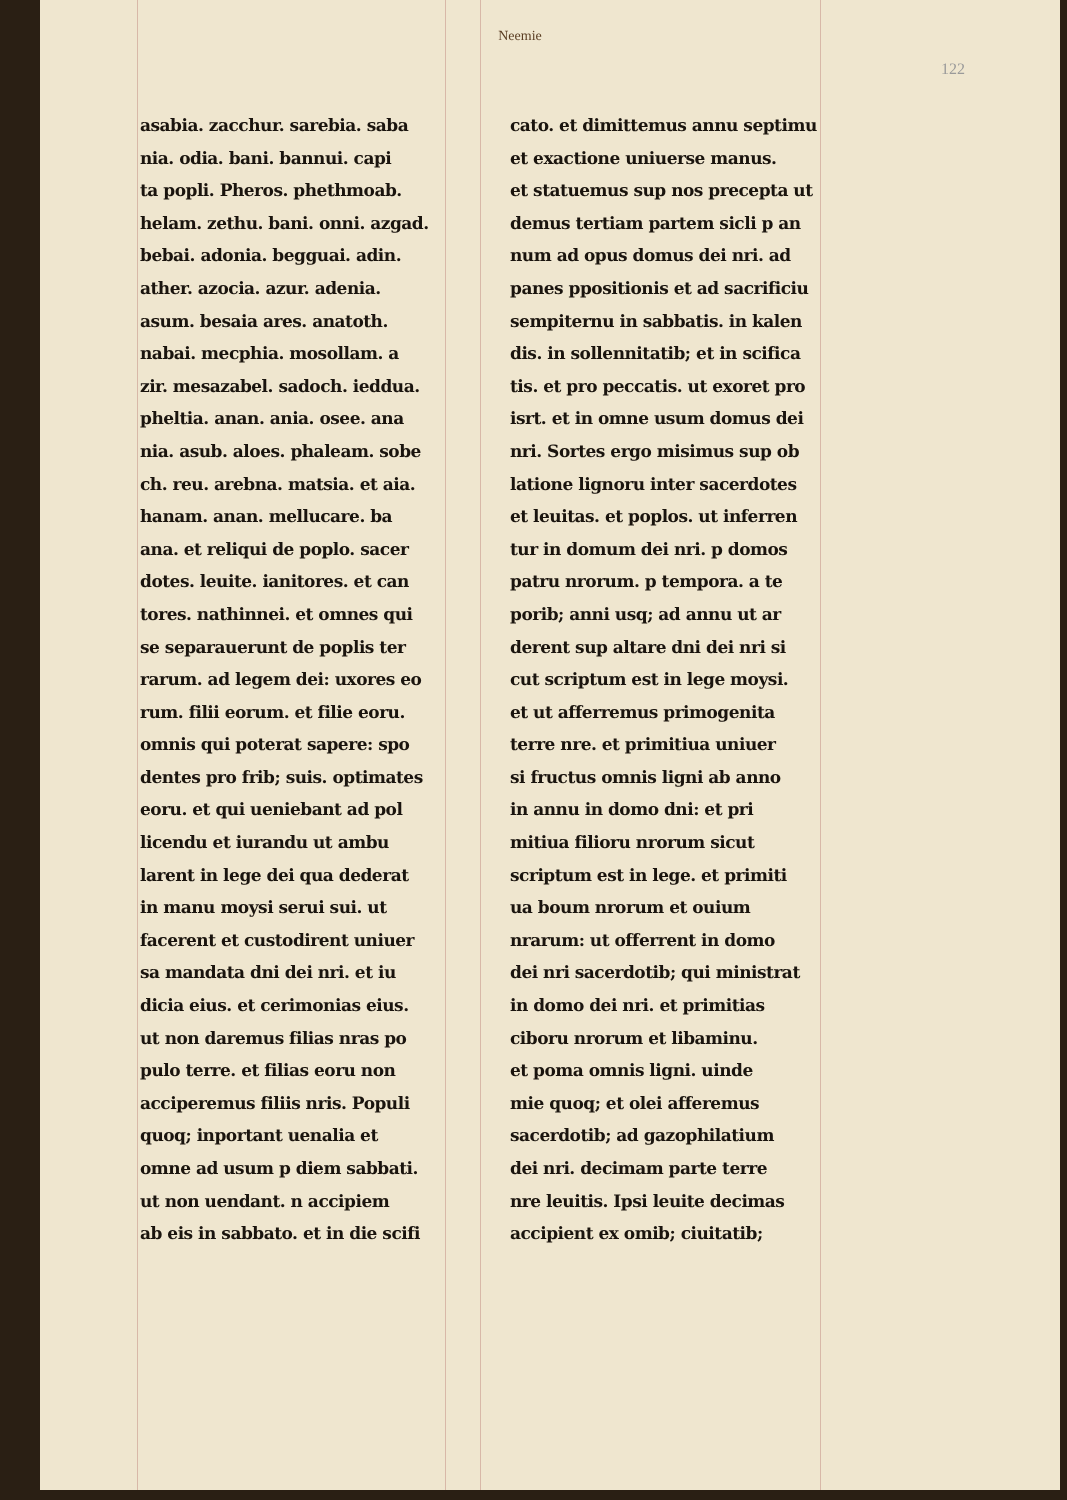Neemie
122
asabia. zacchur. sarebia. saba
nia. odia. bani. bannui. capi
ta popli. Pheros. phethmoab.
helam. zethu. bani. onni. azgad.
bebai. adonia. begguai. adin.
ather. azocia. azur. adenia.
asum. besaia ares. anatoth.
nabai. mecphia. mosollam. a
zir. mesazabel. sadoch. ieddua.
pheltia. anan. ania. osee. ana
nia. asub. aloes. phaleam. sobe
ch. reu. arebna. matsia. et aia.
hanam. anan. mellucare. ba
ana. et reliqui de poplo. sacer
dotes. leuite. ianitores. et can
tores. nathinnei. et omnes qui
se separauerunt de poplis ter
rarum. ad legem dei: uxores eo
rum. filii eorum. et filie eoru.
omnis qui poterat sapere: spo
dentes pro frib; suis. optimates
eoru. et qui ueniebant ad pol
licendu et iurandu ut ambu
larent in lege dei qua dederat
in manu moysi serui sui. ut
facerent et custodirent uniuer
sa mandata dni dei nri. et iu
dicia eius. et cerimonias eius.
ut non daremus filias nras po
pulo terre. et filias eoru non
acciperemus filiis nris. Populi
quoq; inportant uenalia et
omne ad usum p diem sabbati.
ut non uendant. n accipiem
ab eis in sabbato. et in die scifi
cato. et dimittemus annu septimu
et exactione uniuerse manus.
et statuemus sup nos precepta ut
demus tertiam partem sicli p an
num ad opus domus dei nri. ad
panes ppositionis et ad sacrificiu
sempiternu in sabbatis. in kalen
dis. in sollennitatib; et in scifica
tis. et pro peccatis. ut exoret pro
isrt. et in omne usum domus dei
nri. Sortes ergo misimus sup ob
latione lignoru inter sacerdotes
et leuitas. et poplos. ut inferren
tur in domum dei nri. p domos
patru nrorum. p tempora. a te
porib; anni usq; ad annu ut ar
derent sup altare dni dei nri si
cut scriptum est in lege moysi.
et ut afferremus primogenita
terre nre. et primitiua uniuer
si fructus omnis ligni ab anno
in annu in domo dni: et pri
mitiua filioru nrorum sicut
scriptum est in lege. et primiti
ua boum nrorum et ouium
nrarum: ut offerrent in domo
dei nri sacerdotib; qui ministrat
in domo dei nri. et primitias
ciboru nrorum et libaminu.
et poma omnis ligni. uinde
mie quoq; et olei afferemus
sacerdotib; ad gazophilatium
dei nri. decimam parte terre
nre leuitis. Ipsi leuite decimas
accipient ex omib; ciuitatib;